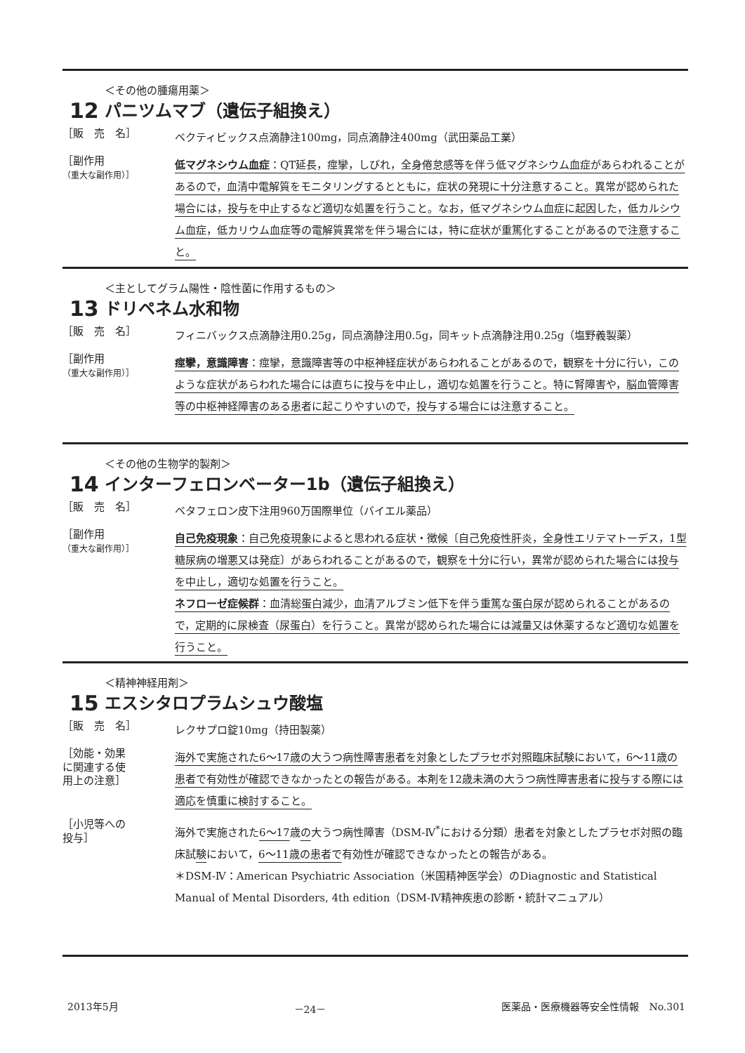12
＜その他の腫瘍用薬＞
パニツムマブ（遺伝子組換え）
［販　売　名］
ベクティビックス点滴静注100mg，同点滴静注400mg（武田薬品工業）
［副作用
（重大な副作用）］
低マグネシウム血症：QT延長，痙攣，しびれ，全身倦怠感等を伴う低マグネシウム血症があらわれることがあるので，血清中電解質をモニタリングするとともに，症状の発現に十分注意すること。異常が認められた場合には，投与を中止するなど適切な処置を行うこと。なお，低マグネシウム血症に起因した，低カルシウム血症，低カリウム血症等の電解質異常を伴う場合には，特に症状が重篤化することがあるので注意すること。
13
＜主としてグラム陽性・陰性菌に作用するもの＞
ドリペネム水和物
［販　売　名］
フィニバックス点滴静注用0.25g，同点滴静注用0.5g，同キット点滴静注用0.25g（塩野義製薬）
［副作用
（重大な副作用）］
痙攣，意識障害：痙攣，意識障害等の中枢神経症状があらわれることがあるので，観察を十分に行い，このような症状があらわれた場合には直ちに投与を中止し，適切な処置を行うこと。特に腎障害や，脳血管障害等の中枢神経障害のある患者に起こりやすいので，投与する場合には注意すること。
14
＜その他の生物学的製剤＞
インターフェロンベーター1b（遺伝子組換え）
［販　売　名］
ベタフェロン皮下注用960万国際単位（バイエル薬品）
［副作用
（重大な副作用）］
自己免疫現象：自己免疫現象によると思われる症状・徴候〔自己免疫性肝炎，全身性エリテマトーデス，1型糖尿病の増悪又は発症〕があらわれることがあるので，観察を十分に行い，異常が認められた場合には投与を中止し，適切な処置を行うこと。
ネフローゼ症候群：血清総蛋白減少，血清アルブミン低下を伴う重篤な蛋白尿が認められることがあるので，定期的に尿検査（尿蛋白）を行うこと。異常が認められた場合には減量又は休薬するなど適切な処置を行うこと。
15
＜精神神経用剤＞
エスシタロプラムシュウ酸塩
［販　売　名］
レクサプロ錠10mg（持田製薬）
［効能・効果
に関連する使
用上の注意］
海外で実施された6～17歳の大うつ病性障害患者を対象としたプラセボ対照臨床試験において，6～11歳の患者で有効性が確認できなかったとの報告がある。本剤を12歳未満の大うつ病性障害患者に投与する際には適応を慎重に検討すること。
［小児等への
投与］
海外で実施された6～17歳の大うつ病性障害（DSM-Ⅳ<sup>*</sup>における分類）患者を対象としたプラセボ対照の臨床試験において，6～11歳の患者で有効性が確認できなかったとの報告がある。
＊DSM-Ⅳ：American Psychiatric Association（米国精神医学会）のDiagnostic and Statistical Manual of Mental Disorders, 4th edition（DSM-Ⅳ精神疾患の診断・統計マニュアル）
2013年5月 －24－ 医薬品・医療機器等安全性情報　No.301